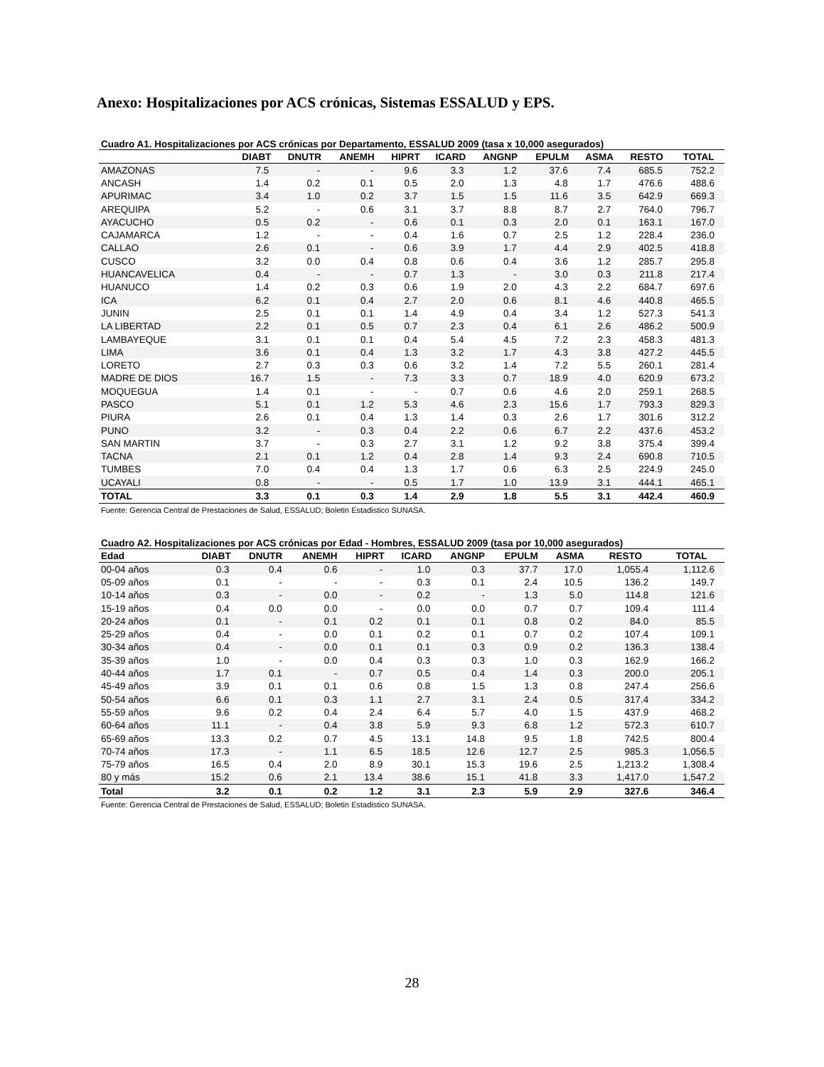Anexo: Hospitalizaciones por ACS crónicas, Sistemas ESSALUD y EPS.
Cuadro A1. Hospitalizaciones por ACS crónicas por Departamento, ESSALUD 2009 (tasa x 10,000 asegurados)
| | DIABT | DNUTR | ANEMH | HIPRT | ICARD | ANGNP | EPULM | ASMA | RESTO | TOTAL |
| --- | --- | --- | --- | --- | --- | --- | --- | --- | --- | --- |
| AMAZONAS | 7.5 | - | - | 9.6 | 3.3 | 1.2 | 37.6 | 7.4 | 685.5 | 752.2 |
| ANCASH | 1.4 | 0.2 | 0.1 | 0.5 | 2.0 | 1.3 | 4.8 | 1.7 | 476.6 | 488.6 |
| APURIMAC | 3.4 | 1.0 | 0.2 | 3.7 | 1.5 | 1.5 | 11.6 | 3.5 | 642.9 | 669.3 |
| AREQUIPA | 5.2 | - | 0.6 | 3.1 | 3.7 | 8.8 | 8.7 | 2.7 | 764.0 | 796.7 |
| AYACUCHO | 0.5 | 0.2 | - | 0.6 | 0.1 | 0.3 | 2.0 | 0.1 | 163.1 | 167.0 |
| CAJAMARCA | 1.2 | - | - | 0.4 | 1.6 | 0.7 | 2.5 | 1.2 | 228.4 | 236.0 |
| CALLAO | 2.6 | 0.1 | - | 0.6 | 3.9 | 1.7 | 4.4 | 2.9 | 402.5 | 418.8 |
| CUSCO | 3.2 | 0.0 | 0.4 | 0.8 | 0.6 | 0.4 | 3.6 | 1.2 | 285.7 | 295.8 |
| HUANCAVELICA | 0.4 | - | - | 0.7 | 1.3 | - | 3.0 | 0.3 | 211.8 | 217.4 |
| HUANUCO | 1.4 | 0.2 | 0.3 | 0.6 | 1.9 | 2.0 | 4.3 | 2.2 | 684.7 | 697.6 |
| ICA | 6.2 | 0.1 | 0.4 | 2.7 | 2.0 | 0.6 | 8.1 | 4.6 | 440.8 | 465.5 |
| JUNIN | 2.5 | 0.1 | 0.1 | 1.4 | 4.9 | 0.4 | 3.4 | 1.2 | 527.3 | 541.3 |
| LA LIBERTAD | 2.2 | 0.1 | 0.5 | 0.7 | 2.3 | 0.4 | 6.1 | 2.6 | 486.2 | 500.9 |
| LAMBAYEQUE | 3.1 | 0.1 | 0.1 | 0.4 | 5.4 | 4.5 | 7.2 | 2.3 | 458.3 | 481.3 |
| LIMA | 3.6 | 0.1 | 0.4 | 1.3 | 3.2 | 1.7 | 4.3 | 3.8 | 427.2 | 445.5 |
| LORETO | 2.7 | 0.3 | 0.3 | 0.6 | 3.2 | 1.4 | 7.2 | 5.5 | 260.1 | 281.4 |
| MADRE DE DIOS | 16.7 | 1.5 | - | 7.3 | 3.3 | 0.7 | 18.9 | 4.0 | 620.9 | 673.2 |
| MOQUEGUA | 1.4 | 0.1 | - | - | 0.7 | 0.6 | 4.6 | 2.0 | 259.1 | 268.5 |
| PASCO | 5.1 | 0.1 | 1.2 | 5.3 | 4.6 | 2.3 | 15.6 | 1.7 | 793.3 | 829.3 |
| PIURA | 2.6 | 0.1 | 0.4 | 1.3 | 1.4 | 0.3 | 2.6 | 1.7 | 301.6 | 312.2 |
| PUNO | 3.2 | - | 0.3 | 0.4 | 2.2 | 0.6 | 6.7 | 2.2 | 437.6 | 453.2 |
| SAN MARTIN | 3.7 | - | 0.3 | 2.7 | 3.1 | 1.2 | 9.2 | 3.8 | 375.4 | 399.4 |
| TACNA | 2.1 | 0.1 | 1.2 | 0.4 | 2.8 | 1.4 | 9.3 | 2.4 | 690.8 | 710.5 |
| TUMBES | 7.0 | 0.4 | 0.4 | 1.3 | 1.7 | 0.6 | 6.3 | 2.5 | 224.9 | 245.0 |
| UCAYALI | 0.8 | - | - | 0.5 | 1.7 | 1.0 | 13.9 | 3.1 | 444.1 | 465.1 |
| TOTAL | 3.3 | 0.1 | 0.3 | 1.4 | 2.9 | 1.8 | 5.5 | 3.1 | 442.4 | 460.9 |
Fuente: Gerencia Central de Prestaciones de Salud, ESSALUD; Boletin Estadistico SUNASA.
Cuadro A2. Hospitalizaciones por ACS crónicas por Edad - Hombres, ESSALUD 2009 (tasa por 10,000 asegurados)
| Edad | DIABT | DNUTR | ANEMH | HIPRT | ICARD | ANGNP | EPULM | ASMA | RESTO | TOTAL |
| --- | --- | --- | --- | --- | --- | --- | --- | --- | --- | --- |
| 00-04 años | 0.3 | 0.4 | 0.6 | - | 1.0 | 0.3 | 37.7 | 17.0 | 1,055.4 | 1,112.6 |
| 05-09 años | 0.1 | - | - | - | 0.3 | 0.1 | 2.4 | 10.5 | 136.2 | 149.7 |
| 10-14 años | 0.3 | - | 0.0 | - | 0.2 | - | 1.3 | 5.0 | 114.8 | 121.6 |
| 15-19 años | 0.4 | 0.0 | 0.0 | - | 0.0 | 0.0 | 0.7 | 0.7 | 109.4 | 111.4 |
| 20-24 años | 0.1 | - | 0.1 | 0.2 | 0.1 | 0.1 | 0.8 | 0.2 | 84.0 | 85.5 |
| 25-29 años | 0.4 | - | 0.0 | 0.1 | 0.2 | 0.1 | 0.7 | 0.2 | 107.4 | 109.1 |
| 30-34 años | 0.4 | - | 0.0 | 0.1 | 0.1 | 0.3 | 0.9 | 0.2 | 136.3 | 138.4 |
| 35-39 años | 1.0 | - | 0.0 | 0.4 | 0.3 | 0.3 | 1.0 | 0.3 | 162.9 | 166.2 |
| 40-44 años | 1.7 | 0.1 | - | 0.7 | 0.5 | 0.4 | 1.4 | 0.3 | 200.0 | 205.1 |
| 45-49 años | 3.9 | 0.1 | 0.1 | 0.6 | 0.8 | 1.5 | 1.3 | 0.8 | 247.4 | 256.6 |
| 50-54 años | 6.6 | 0.1 | 0.3 | 1.1 | 2.7 | 3.1 | 2.4 | 0.5 | 317.4 | 334.2 |
| 55-59 años | 9.6 | 0.2 | 0.4 | 2.4 | 6.4 | 5.7 | 4.0 | 1.5 | 437.9 | 468.2 |
| 60-64 años | 11.1 | - | 0.4 | 3.8 | 5.9 | 9.3 | 6.8 | 1.2 | 572.3 | 610.7 |
| 65-69 años | 13.3 | 0.2 | 0.7 | 4.5 | 13.1 | 14.8 | 9.5 | 1.8 | 742.5 | 800.4 |
| 70-74 años | 17.3 | - | 1.1 | 6.5 | 18.5 | 12.6 | 12.7 | 2.5 | 985.3 | 1,056.5 |
| 75-79 años | 16.5 | 0.4 | 2.0 | 8.9 | 30.1 | 15.3 | 19.6 | 2.5 | 1,213.2 | 1,308.4 |
| 80 y más | 15.2 | 0.6 | 2.1 | 13.4 | 38.6 | 15.1 | 41.8 | 3.3 | 1,417.0 | 1,547.2 |
| Total | 3.2 | 0.1 | 0.2 | 1.2 | 3.1 | 2.3 | 5.9 | 2.9 | 327.6 | 346.4 |
Fuente: Gerencia Central de Prestaciones de Salud, ESSALUD; Boletin Estadistico SUNASA.
28